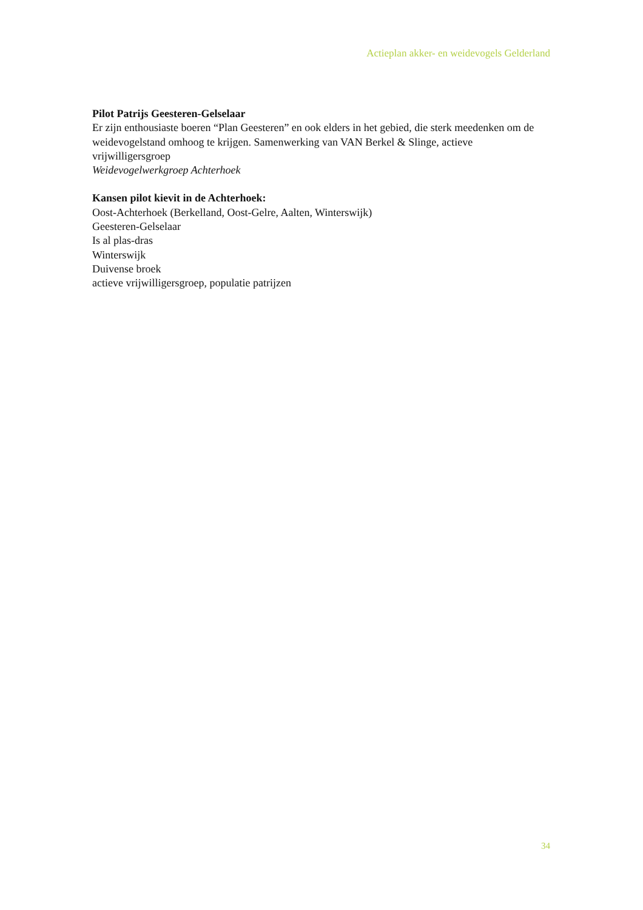Actieplan akker- en weidevogels Gelderland
Pilot Patrijs Geesteren-Gelselaar
Er zijn enthousiaste boeren “Plan Geesteren” en ook elders in het gebied, die sterk meedenken om de weidevogelstand omhoog te krijgen. Samenwerking van VAN Berkel & Slinge, actieve vrijwilligersgroep
Weidevogelwerkgroep Achterhoek
Kansen pilot kievit in de Achterhoek:
Oost-Achterhoek (Berkelland, Oost-Gelre, Aalten, Winterswijk)
Geesteren-Gelselaar
Is al plas-dras
Winterswijk
Duivense broek
actieve vrijwilligersgroep, populatie patrijzen
34